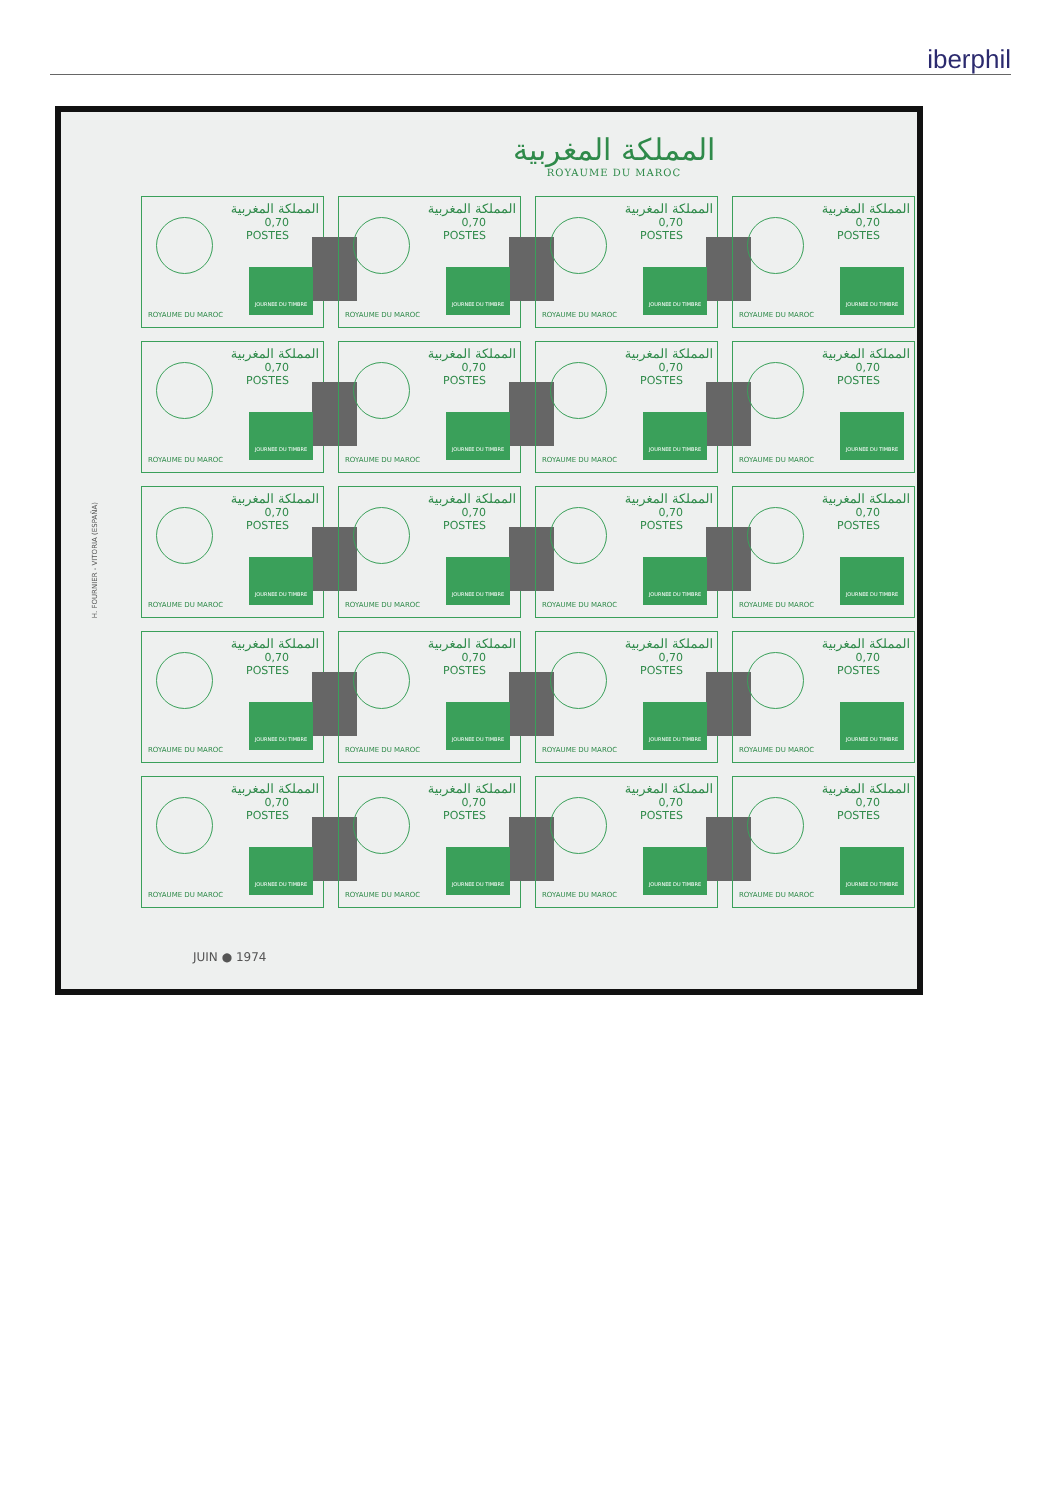iberphil
المملكة المغربية
ROYAUME DU MAROC
H. FOURNIER - VITORIA (ESPAÑA)
المملكة المغربية
0,70
POSTES
JOURNEE DU TIMBRE
ROYAUME DU MAROC
المملكة المغربية
0,70
POSTES
JOURNEE DU TIMBRE
ROYAUME DU MAROC
المملكة المغربية
0,70
POSTES
JOURNEE DU TIMBRE
ROYAUME DU MAROC
المملكة المغربية
0,70
POSTES
JOURNEE DU TIMBRE
ROYAUME DU MAROC
المملكة المغربية
0,70
POSTES
JOURNEE DU TIMBRE
ROYAUME DU MAROC
المملكة المغربية
0,70
POSTES
JOURNEE DU TIMBRE
ROYAUME DU MAROC
المملكة المغربية
0,70
POSTES
JOURNEE DU TIMBRE
ROYAUME DU MAROC
المملكة المغربية
0,70
POSTES
JOURNEE DU TIMBRE
ROYAUME DU MAROC
المملكة المغربية
0,70
POSTES
JOURNEE DU TIMBRE
ROYAUME DU MAROC
المملكة المغربية
0,70
POSTES
JOURNEE DU TIMBRE
ROYAUME DU MAROC
المملكة المغربية
0,70
POSTES
JOURNEE DU TIMBRE
ROYAUME DU MAROC
المملكة المغربية
0,70
POSTES
JOURNEE DU TIMBRE
ROYAUME DU MAROC
المملكة المغربية
0,70
POSTES
JOURNEE DU TIMBRE
ROYAUME DU MAROC
المملكة المغربية
0,70
POSTES
JOURNEE DU TIMBRE
ROYAUME DU MAROC
المملكة المغربية
0,70
POSTES
JOURNEE DU TIMBRE
ROYAUME DU MAROC
المملكة المغربية
0,70
POSTES
JOURNEE DU TIMBRE
ROYAUME DU MAROC
المملكة المغربية
0,70
POSTES
JOURNEE DU TIMBRE
ROYAUME DU MAROC
المملكة المغربية
0,70
POSTES
JOURNEE DU TIMBRE
ROYAUME DU MAROC
المملكة المغربية
0,70
POSTES
JOURNEE DU TIMBRE
ROYAUME DU MAROC
المملكة المغربية
0,70
POSTES
JOURNEE DU TIMBRE
ROYAUME DU MAROC
JUIN ● 1974